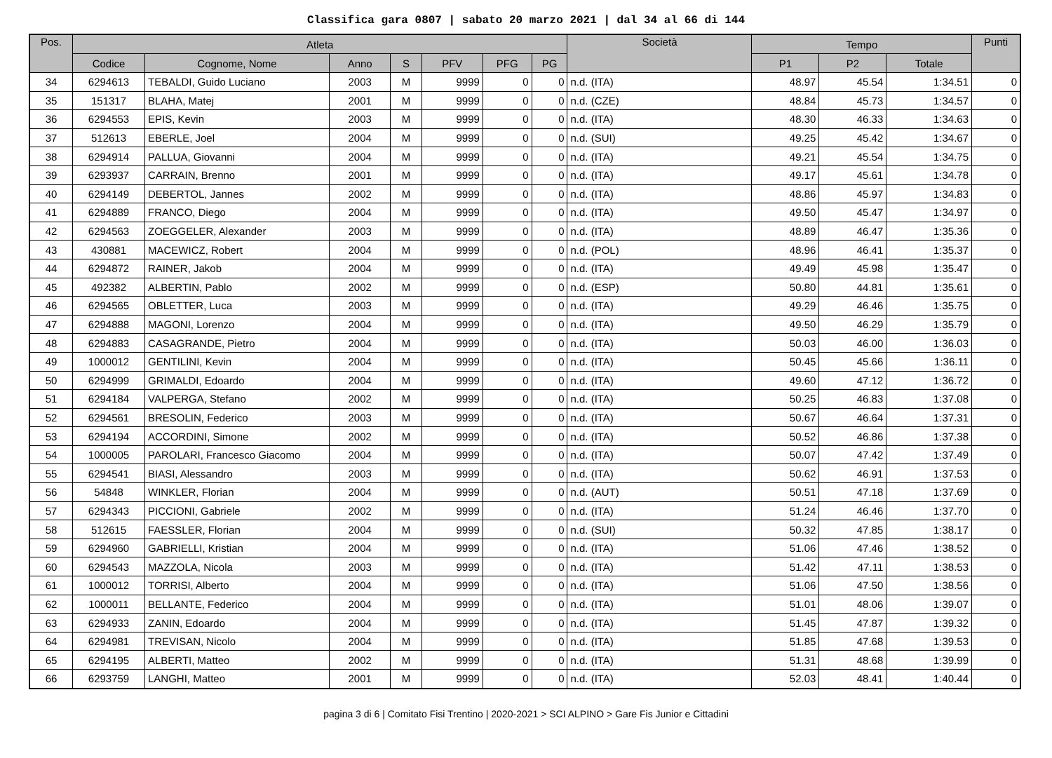Classifica gara 0807 | sabato 20 marzo 2021 | dal 34 al 66 di 144
| Pos. | Atleta | | | | | | | Società | Tempo | | | Punti |
| --- | --- | --- | --- | --- | --- | --- | --- | --- | --- | --- | --- | --- |
| | Codice | Cognome, Nome | Anno | S | PFV | PFG | PG | | P1 | P2 | Totale | |
| 34 | 6294613 | TEBALDI, Guido Luciano | 2003 | M | 9999 | 0 | 0 | n.d. (ITA) | 48.97 | 45.54 | 1:34.51 | 0 |
| 35 | 151317 | BLAHA, Matej | 2001 | M | 9999 | 0 | 0 | n.d. (CZE) | 48.84 | 45.73 | 1:34.57 | 0 |
| 36 | 6294553 | EPIS, Kevin | 2003 | M | 9999 | 0 | 0 | n.d. (ITA) | 48.30 | 46.33 | 1:34.63 | 0 |
| 37 | 512613 | EBERLE, Joel | 2004 | M | 9999 | 0 | 0 | n.d. (SUI) | 49.25 | 45.42 | 1:34.67 | 0 |
| 38 | 6294914 | PALLUA, Giovanni | 2004 | M | 9999 | 0 | 0 | n.d. (ITA) | 49.21 | 45.54 | 1:34.75 | 0 |
| 39 | 6293937 | CARRAIN, Brenno | 2001 | M | 9999 | 0 | 0 | n.d. (ITA) | 49.17 | 45.61 | 1:34.78 | 0 |
| 40 | 6294149 | DEBERTOL, Jannes | 2002 | M | 9999 | 0 | 0 | n.d. (ITA) | 48.86 | 45.97 | 1:34.83 | 0 |
| 41 | 6294889 | FRANCO, Diego | 2004 | M | 9999 | 0 | 0 | n.d. (ITA) | 49.50 | 45.47 | 1:34.97 | 0 |
| 42 | 6294563 | ZOEGGELER, Alexander | 2003 | M | 9999 | 0 | 0 | n.d. (ITA) | 48.89 | 46.47 | 1:35.36 | 0 |
| 43 | 430881 | MACEWICZ, Robert | 2004 | M | 9999 | 0 | 0 | n.d. (POL) | 48.96 | 46.41 | 1:35.37 | 0 |
| 44 | 6294872 | RAINER, Jakob | 2004 | M | 9999 | 0 | 0 | n.d. (ITA) | 49.49 | 45.98 | 1:35.47 | 0 |
| 45 | 492382 | ALBERTIN, Pablo | 2002 | M | 9999 | 0 | 0 | n.d. (ESP) | 50.80 | 44.81 | 1:35.61 | 0 |
| 46 | 6294565 | OBLETTER, Luca | 2003 | M | 9999 | 0 | 0 | n.d. (ITA) | 49.29 | 46.46 | 1:35.75 | 0 |
| 47 | 6294888 | MAGONI, Lorenzo | 2004 | M | 9999 | 0 | 0 | n.d. (ITA) | 49.50 | 46.29 | 1:35.79 | 0 |
| 48 | 6294883 | CASAGRANDE, Pietro | 2004 | M | 9999 | 0 | 0 | n.d. (ITA) | 50.03 | 46.00 | 1:36.03 | 0 |
| 49 | 1000012 | GENTILINI, Kevin | 2004 | M | 9999 | 0 | 0 | n.d. (ITA) | 50.45 | 45.66 | 1:36.11 | 0 |
| 50 | 6294999 | GRIMALDI, Edoardo | 2004 | M | 9999 | 0 | 0 | n.d. (ITA) | 49.60 | 47.12 | 1:36.72 | 0 |
| 51 | 6294184 | VALPERGA, Stefano | 2002 | M | 9999 | 0 | 0 | n.d. (ITA) | 50.25 | 46.83 | 1:37.08 | 0 |
| 52 | 6294561 | BRESOLIN, Federico | 2003 | M | 9999 | 0 | 0 | n.d. (ITA) | 50.67 | 46.64 | 1:37.31 | 0 |
| 53 | 6294194 | ACCORDINI, Simone | 2002 | M | 9999 | 0 | 0 | n.d. (ITA) | 50.52 | 46.86 | 1:37.38 | 0 |
| 54 | 1000005 | PAROLARI, Francesco Giacomo | 2004 | M | 9999 | 0 | 0 | n.d. (ITA) | 50.07 | 47.42 | 1:37.49 | 0 |
| 55 | 6294541 | BIASI, Alessandro | 2003 | M | 9999 | 0 | 0 | n.d. (ITA) | 50.62 | 46.91 | 1:37.53 | 0 |
| 56 | 54848 | WINKLER, Florian | 2004 | M | 9999 | 0 | 0 | n.d. (AUT) | 50.51 | 47.18 | 1:37.69 | 0 |
| 57 | 6294343 | PICCIONI, Gabriele | 2002 | M | 9999 | 0 | 0 | n.d. (ITA) | 51.24 | 46.46 | 1:37.70 | 0 |
| 58 | 512615 | FAESSLER, Florian | 2004 | M | 9999 | 0 | 0 | n.d. (SUI) | 50.32 | 47.85 | 1:38.17 | 0 |
| 59 | 6294960 | GABRIELLI, Kristian | 2004 | M | 9999 | 0 | 0 | n.d. (ITA) | 51.06 | 47.46 | 1:38.52 | 0 |
| 60 | 6294543 | MAZZOLA, Nicola | 2003 | M | 9999 | 0 | 0 | n.d. (ITA) | 51.42 | 47.11 | 1:38.53 | 0 |
| 61 | 1000012 | TORRISI, Alberto | 2004 | M | 9999 | 0 | 0 | n.d. (ITA) | 51.06 | 47.50 | 1:38.56 | 0 |
| 62 | 1000011 | BELLANTE, Federico | 2004 | M | 9999 | 0 | 0 | n.d. (ITA) | 51.01 | 48.06 | 1:39.07 | 0 |
| 63 | 6294933 | ZANIN, Edoardo | 2004 | M | 9999 | 0 | 0 | n.d. (ITA) | 51.45 | 47.87 | 1:39.32 | 0 |
| 64 | 6294981 | TREVISAN, Nicolo | 2004 | M | 9999 | 0 | 0 | n.d. (ITA) | 51.85 | 47.68 | 1:39.53 | 0 |
| 65 | 6294195 | ALBERTI, Matteo | 2002 | M | 9999 | 0 | 0 | n.d. (ITA) | 51.31 | 48.68 | 1:39.99 | 0 |
| 66 | 6293759 | LANGHI, Matteo | 2001 | M | 9999 | 0 | 0 | n.d. (ITA) | 52.03 | 48.41 | 1:40.44 | 0 |
pagina 3 di 6 | Comitato Fisi Trentino | 2020-2021 > SCI ALPINO > Gare Fis Junior e Cittadini